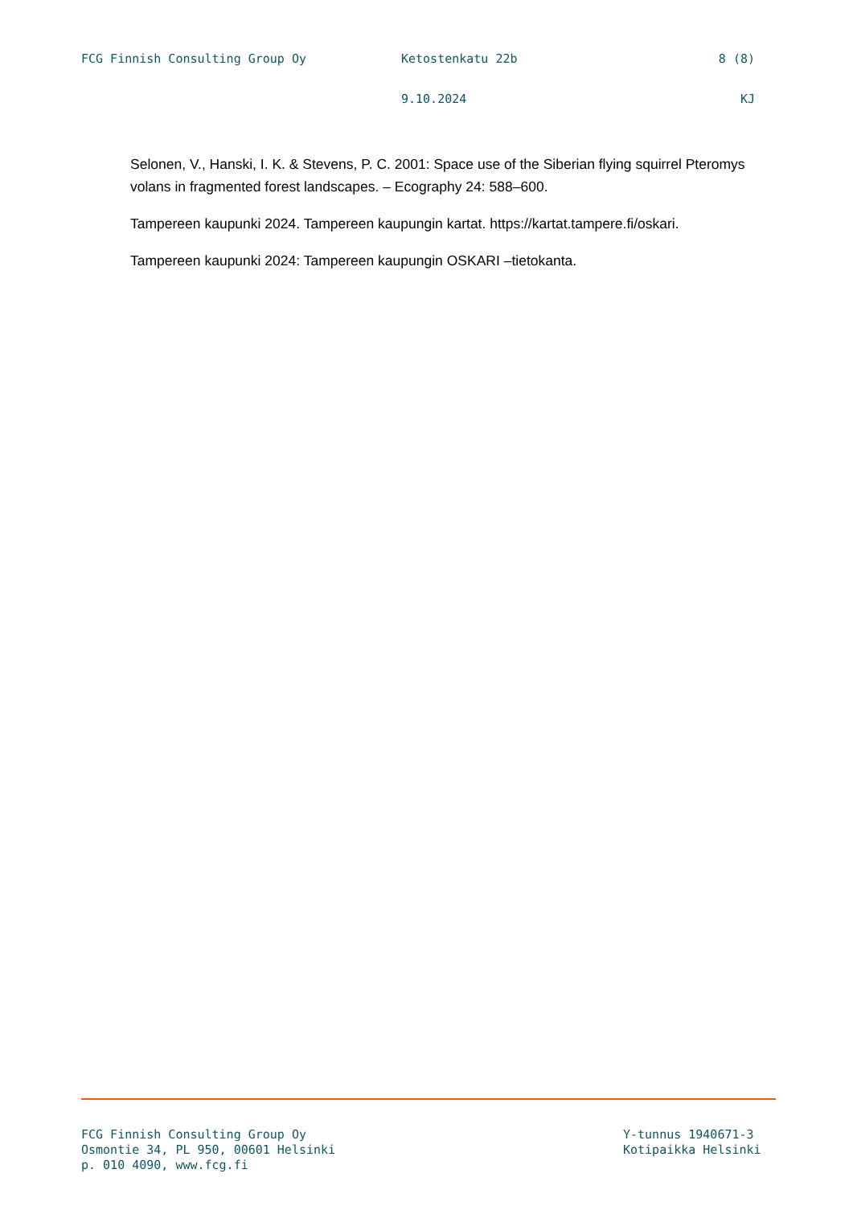FCG Finnish Consulting Group Oy Ketostenkatu 22b 8 (8)
9.10.2024 KJ
Selonen, V., Hanski, I. K. & Stevens, P. C. 2001: Space use of the Siberian flying squirrel Pteromys volans in fragmented forest landscapes. – Ecography 24: 588–600.
Tampereen kaupunki 2024. Tampereen kaupungin kartat. https://kartat.tampere.fi/oskari.
Tampereen kaupunki 2024: Tampereen kaupungin OSKARI –tietokanta.
FCG Finnish Consulting Group Oy
Osmontie 34, PL 950, 00601 Helsinki
p. 010 4090, www.fcg.fi
Y-tunnus 1940671-3
Kotipaikka Helsinki